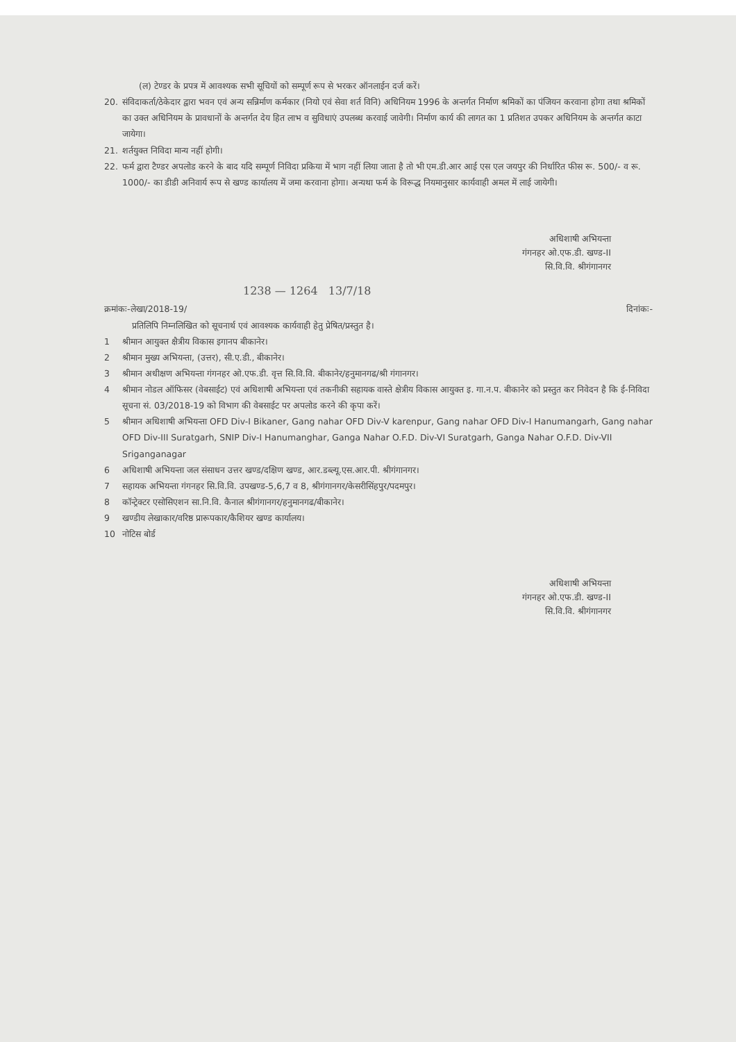(ल) टेण्डर के प्रपत्र में आवश्यक सभी सूचियों को सम्पूर्ण रूप से भरकर ऑनलाईन दर्ज करें।
20. संविदाकर्ता/ठेकेदार द्वारा भवन एवं अन्य सन्निर्माण कर्मकार (नियो एवं सेवा शर्त विनि) अधिनियम 1996 के अन्तर्गत निर्माण श्रमिकों का पंजियन करवाना होगा तथा श्रमिकों का उक्त अधिनियम के प्रावधानों के अन्तर्गत देय हित लाभ व सुविधाएं उपलब्ध करवाई जावेगी। निर्माण कार्य की लागत का 1 प्रतिशत उपकर अधिनियम के अन्तर्गत काटा जायेगा।
21. शर्तयुक्त निविदा मान्य नहीं होगी।
22. फर्म द्वारा टैण्डर अपलोड करने के बाद यदि सम्पूर्ण निविदा प्रकिया में भाग नहीं लिया जाता है तो भी एम.डी.आर आई एस एल जयपुर की निर्धारित फीस रू. 500/- व रू. 1000/- का डीडी अनिवार्य रूप से खण्ड कार्यालय में जमा करवाना होगा। अन्यथा फर्म के विरूद्ध नियमानुसार कार्यवाही अमल में लाई जायेगी।
अधिशाषी अभियन्ता
गंगनहर ओ.एफ.डी. खण्ड-II
सि.वि.वि. श्रीगंगानगर
1238 — 1264 13/7/18
क्रमांकः-लेखा/2018-19/ दिनांकः-
प्रतिलिपि निम्नलिखित को सूचनार्थ एवं आवश्यक कार्यवाही हेतु प्रेषित/प्रस्तुत है।
1 श्रीमान आयुक्त क्षैत्रीय विकास इगानप बीकानेर।
2 श्रीमान मुख्य अभियन्ता, (उत्तर), सी.ए.डी., बीकानेर।
3 श्रीमान अधीक्षण अभियन्ता गंगनहर ओ.एफ.डी. वृत्त सि.वि.वि. बीकानेर/हनुमानगढ/श्री गंगानगर।
4 श्रीमान नोडल ऑफिसर (वेबसाईट) एवं अधिशाषी अभियन्ता एवं तकनीकी सहायक वास्ते क्षेत्रीय विकास आयुक्त इ. गा.न.प. बीकानेर को प्रस्तुत कर निवेदन है कि ई-निविदा सूचना सं. 03/2018-19 को विभाग की वेबसाईट पर अपलोड करने की कृपा करें।
5 श्रीमान अधिशाषी अभियन्ता OFD Div-I Bikaner, Gang nahar OFD Div-V karenpur, Gang nahar OFD Div-I Hanumangarh, Gang nahar OFD Div-III Suratgarh, SNIP Div-I Hanumanghar, Ganga Nahar O.F.D. Div-VI Suratgarh, Ganga Nahar O.F.D. Div-VII Sriganganagar
6 अधिशाषी अभियन्ता जल संसाधन उत्तर खण्ड/दक्षिण खण्ड, आर.डब्ल्यू.एस.आर.पी. श्रीगंगानगर।
7 सहायक अभियन्ता गंगनहर सि.वि.वि. उपखण्ड-5,6,7 व 8, श्रीगंगानगर/केसरीसिंहपुर/पदमपुर।
8 कॉन्ट्रेक्टर एसोसिएशन सा.नि.वि. कैनाल श्रीगंगानगर/हनुमानगढ/बीकानेर।
9 खण्डीय लेखाकार/वरिष्ठ प्रारूपकार/कैशियर खण्ड कार्यालय।
10 नोटिस बोर्ड
अधिशाषी अभियन्ता
गंगनहर ओ.एफ.डी. खण्ड-II
सि.वि.वि. श्रीगंगानगर